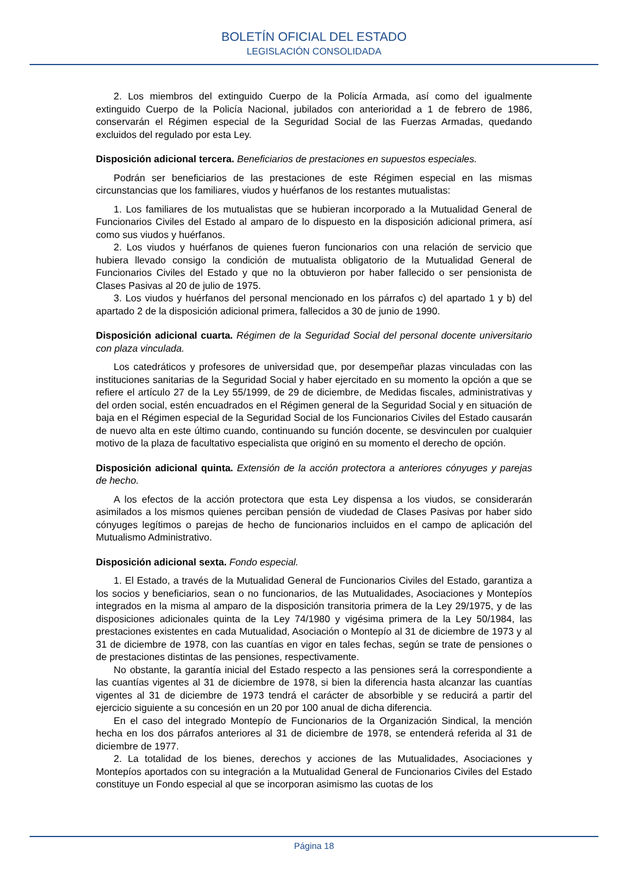BOLETÍN OFICIAL DEL ESTADO
LEGISLACIÓN CONSOLIDADA
2. Los miembros del extinguido Cuerpo de la Policía Armada, así como del igualmente extinguido Cuerpo de la Policía Nacional, jubilados con anterioridad a 1 de febrero de 1986, conservarán el Régimen especial de la Seguridad Social de las Fuerzas Armadas, quedando excluidos del regulado por esta Ley.
Disposición adicional tercera. Beneficiarios de prestaciones en supuestos especiales.
Podrán ser beneficiarios de las prestaciones de este Régimen especial en las mismas circunstancias que los familiares, viudos y huérfanos de los restantes mutualistas:
1. Los familiares de los mutualistas que se hubieran incorporado a la Mutualidad General de Funcionarios Civiles del Estado al amparo de lo dispuesto en la disposición adicional primera, así como sus viudos y huérfanos.
2. Los viudos y huérfanos de quienes fueron funcionarios con una relación de servicio que hubiera llevado consigo la condición de mutualista obligatorio de la Mutualidad General de Funcionarios Civiles del Estado y que no la obtuvieron por haber fallecido o ser pensionista de Clases Pasivas al 20 de julio de 1975.
3. Los viudos y huérfanos del personal mencionado en los párrafos c) del apartado 1 y b) del apartado 2 de la disposición adicional primera, fallecidos a 30 de junio de 1990.
Disposición adicional cuarta. Régimen de la Seguridad Social del personal docente universitario con plaza vinculada.
Los catedráticos y profesores de universidad que, por desempeñar plazas vinculadas con las instituciones sanitarias de la Seguridad Social y haber ejercitado en su momento la opción a que se refiere el artículo 27 de la Ley 55/1999, de 29 de diciembre, de Medidas fiscales, administrativas y del orden social, estén encuadrados en el Régimen general de la Seguridad Social y en situación de baja en el Régimen especial de la Seguridad Social de los Funcionarios Civiles del Estado causarán de nuevo alta en este último cuando, continuando su función docente, se desvinculen por cualquier motivo de la plaza de facultativo especialista que originó en su momento el derecho de opción.
Disposición adicional quinta. Extensión de la acción protectora a anteriores cónyuges y parejas de hecho.
A los efectos de la acción protectora que esta Ley dispensa a los viudos, se considerarán asimilados a los mismos quienes perciban pensión de viudedad de Clases Pasivas por haber sido cónyuges legítimos o parejas de hecho de funcionarios incluidos en el campo de aplicación del Mutualismo Administrativo.
Disposición adicional sexta. Fondo especial.
1. El Estado, a través de la Mutualidad General de Funcionarios Civiles del Estado, garantiza a los socios y beneficiarios, sean o no funcionarios, de las Mutualidades, Asociaciones y Montepíos integrados en la misma al amparo de la disposición transitoria primera de la Ley 29/1975, y de las disposiciones adicionales quinta de la Ley 74/1980 y vigésima primera de la Ley 50/1984, las prestaciones existentes en cada Mutualidad, Asociación o Montepío al 31 de diciembre de 1973 y al 31 de diciembre de 1978, con las cuantías en vigor en tales fechas, según se trate de pensiones o de prestaciones distintas de las pensiones, respectivamente.
No obstante, la garantía inicial del Estado respecto a las pensiones será la correspondiente a las cuantías vigentes al 31 de diciembre de 1978, si bien la diferencia hasta alcanzar las cuantías vigentes al 31 de diciembre de 1973 tendrá el carácter de absorbible y se reducirá a partir del ejercicio siguiente a su concesión en un 20 por 100 anual de dicha diferencia.
En el caso del integrado Montepío de Funcionarios de la Organización Sindical, la mención hecha en los dos párrafos anteriores al 31 de diciembre de 1978, se entenderá referida al 31 de diciembre de 1977.
2. La totalidad de los bienes, derechos y acciones de las Mutualidades, Asociaciones y Montepíos aportados con su integración a la Mutualidad General de Funcionarios Civiles del Estado constituye un Fondo especial al que se incorporan asimismo las cuotas de los
Página 18